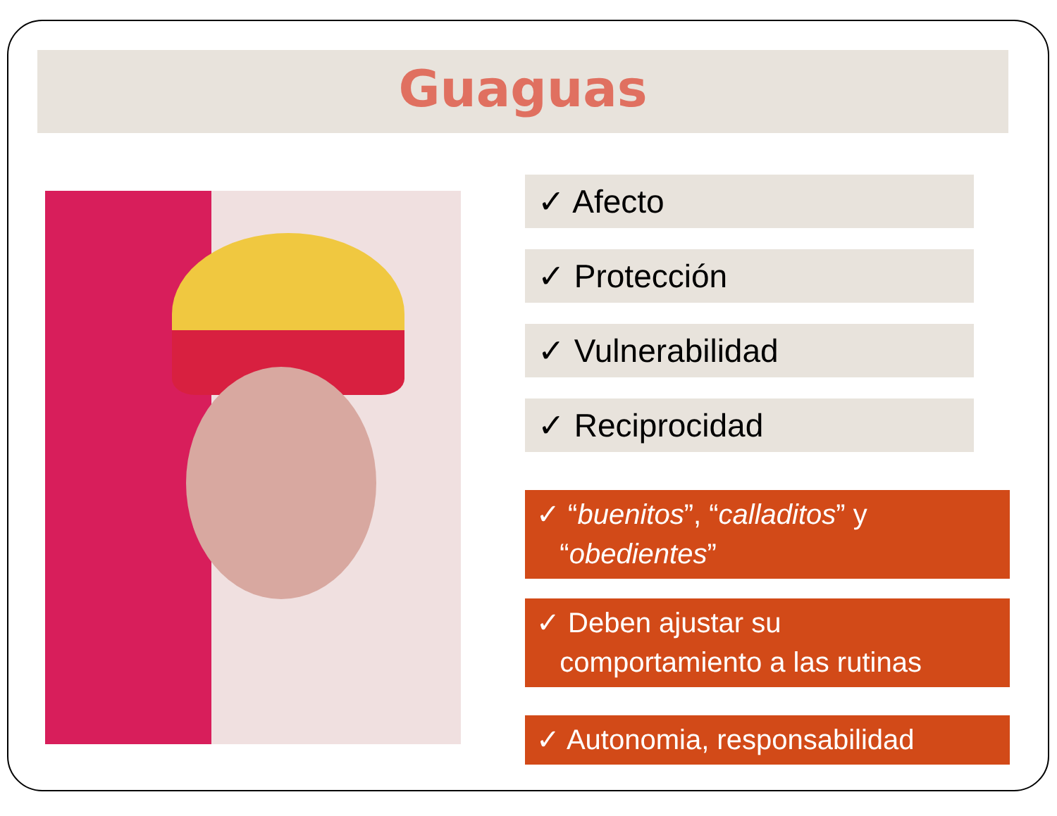Guaguas
✓ Afecto
✓ Protección
✓ Vulnerabilidad
✓ Reciprocidad
✓ “buenitos”, “calladitos” y
“obedientes”
✓ Deben ajustar su
comportamiento a las rutinas
✓ Autonomia, responsabilidad